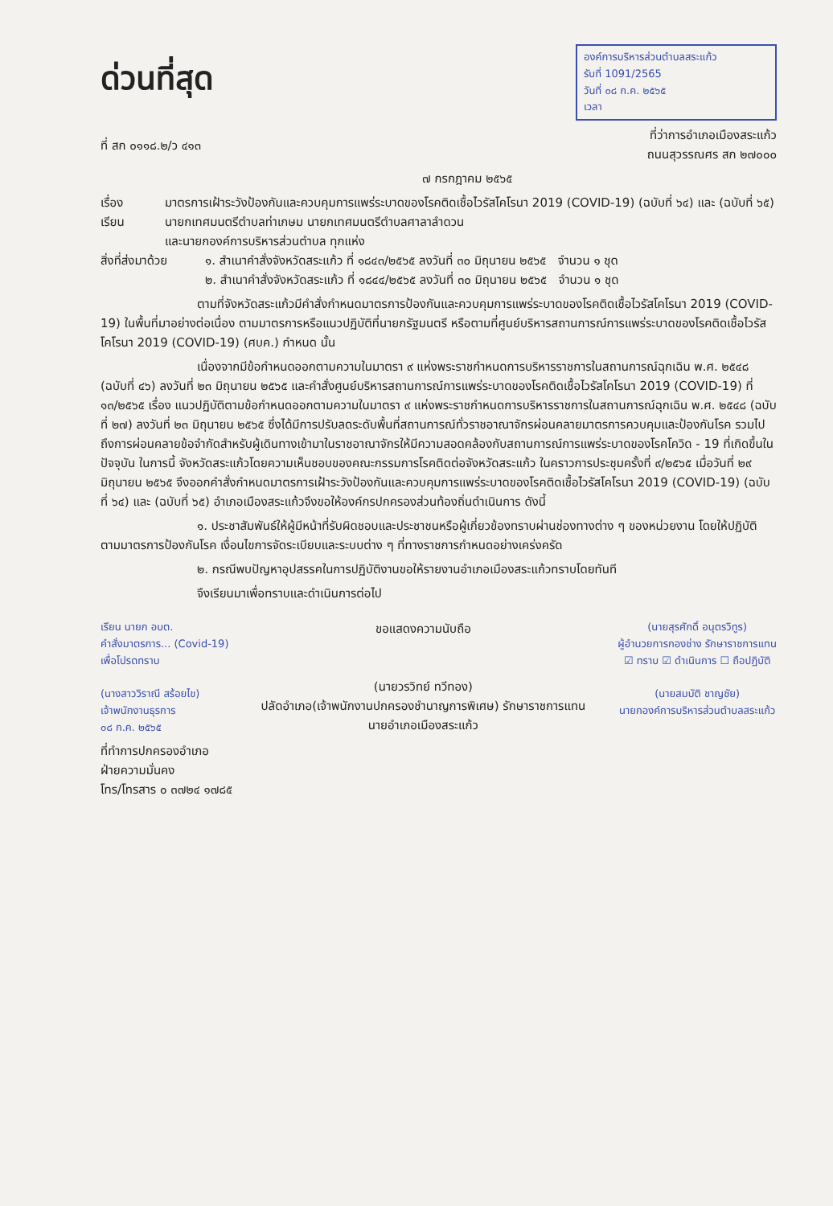ด่วนที่สุด
ที่ สก ๐๑๑๘.๒/ว ๔๑๓
องค์การบริหารส่วนตำบลสระแก้ว
รับที่ 1091/2565
วันที่ ๐๘ ก.ค. ๒๕๖๕
เวลา
ที่ว่าการอำเภอเมืองสระแก้ว
ถนนสุวรรณศร สก ๒๗๐๐๐
๗ กรกฎาคม ๒๕๖๕
เรื่อง มาตรการเฝ้าระวังป้องกันและควบคุมการแพร่ระบาดของโรคติดเชื้อไวรัสโคโรนา 2019 (COVID-19) (ฉบับที่ ๖๔) และ (ฉบับที่ ๖๕)
เรียน นายกเทศมนตรีตำบลท่าเกษม นายกเทศมนตรีตำบลศาลาลำดวน
และนายกองค์การบริหารส่วนตำบล ทุกแห่ง
สิ่งที่ส่งมาด้วย
๑. สำเนาคำสั่งจังหวัดสระแก้ว ที่ ๑๘๔๓/๒๕๖๕ ลงวันที่ ๓๐ มิถุนายน ๒๕๖๕ จำนวน ๑ ชุด
๒. สำเนาคำสั่งจังหวัดสระแก้ว ที่ ๑๘๔๔/๒๕๖๕ ลงวันที่ ๓๐ มิถุนายน ๒๕๖๕ จำนวน ๑ ชุด
ตามที่จังหวัดสระแก้วมีคำสั่งกำหนดมาตรการป้องกันและควบคุมการแพร่ระบาดของโรคติดเชื้อไวรัสโคโรนา 2019 (COVID-19) ในพื้นที่มาอย่างต่อเนื่อง ตามมาตรการหรือแนวปฏิบัติที่นายกรัฐมนตรี หรือตามที่ศูนย์บริหารสถานการณ์การแพร่ระบาดของโรคติดเชื้อไวรัสโคโรนา 2019 (COVID-19) (ศบค.) กำหนด นั้น
เนื่องจากมีข้อกำหนดออกตามความในมาตรา ๙ แห่งพระราชกำหนดการบริหารราชการในสถานการณ์ฉุกเฉิน พ.ศ. ๒๕๔๘ (ฉบับที่ ๔๖) ลงวันที่ ๒๓ มิถุนายน ๒๕๖๕ และคำสั่งศูนย์บริหารสถานการณ์การแพร่ระบาดของโรคติดเชื้อไวรัสโคโรนา 2019 (COVID-19) ที่ ๑๓/๒๕๖๕ เรื่อง แนวปฏิบัติตามข้อกำหนดออกตามความในมาตรา ๙ แห่งพระราชกำหนดการบริหารราชการในสถานการณ์ฉุกเฉิน พ.ศ. ๒๕๔๘ (ฉบับที่ ๒๗) ลงวันที่ ๒๓ มิถุนายน ๒๕๖๕ ซึ่งได้มีการปรับลดระดับพื้นที่สถานการณ์ทั่วราชอาณาจักรผ่อนคลายมาตรการควบคุมและป้องกันโรค รวมไปถึงการผ่อนคลายข้อจำกัดสำหรับผู้เดินทางเข้ามาในราชอาณาจักรให้มีความสอดคล้องกับสถานการณ์การแพร่ระบาดของโรคโควิด - 19 ที่เกิดขึ้นในปัจจุบัน ในการนี้ จังหวัดสระแก้วโดยความเห็นชอบของคณะกรรมการโรคติดต่อจังหวัดสระแก้ว ในคราวการประชุมครั้งที่ ๙/๒๕๖๕ เมื่อวันที่ ๒๙ มิถุนายน ๒๕๖๕ จึงออกคำสั่งกำหนดมาตรการเฝ้าระวังป้องกันและควบคุมการแพร่ระบาดของโรคติดเชื้อไวรัสโคโรนา 2019 (COVID-19) (ฉบับที่ ๖๔) และ (ฉบับที่ ๖๕) อำเภอเมืองสระแก้วจึงขอให้องค์กรปกครองส่วนท้องถิ่นดำเนินการ ดังนี้
๑. ประชาสัมพันธ์ให้ผู้มีหน้าที่รับผิดชอบและประชาชนหรือผู้เกี่ยวข้องทราบผ่านช่องทางต่าง ๆ ของหน่วยงาน โดยให้ปฏิบัติตามมาตรการป้องกันโรค เงื่อนไขการจัดระเบียบและระบบต่าง ๆ ที่ทางราชการกำหนดอย่างเคร่งครัด
๒. กรณีพบปัญหาอุปสรรคในการปฏิบัติงานขอให้รายงานอำเภอเมืองสระแก้วทราบโดยทันที
จึงเรียนมาเพื่อทราบและดำเนินการต่อไป
เรียน นายก อบต.
คำสั่งมาตรการ... (Covid-19)
เพื่อโปรดทราบ
(นางสาววิราณี สร้อยไข)
เจ้าพนักงานธุรการ
๐๘ ก.ค. ๒๕๖๕
ขอแสดงความนับถือ
(นายวรวิทย์ ทวีทอง)
ปลัดอำเภอ(เจ้าพนักงานปกครองชำนาญการพิเศษ) รักษาราชการแทน
นายอำเภอเมืองสระแก้ว
(นายสุรศักดิ์ อนุตรวิทูร)
ผู้อำนวยการกองช่าง รักษาราชการแทน
☑ ทราบ ☑ ดำเนินการ ☐ ถือปฏิบัติ
(นายสมบัติ ชาญชัย)
นายกองค์การบริหารส่วนตำบลสระแก้ว
ที่ทำการปกครองอำเภอ
ฝ่ายความมั่นคง
โทร/โทรสาร ๐ ๓๗๒๔ ๑๗๘๕